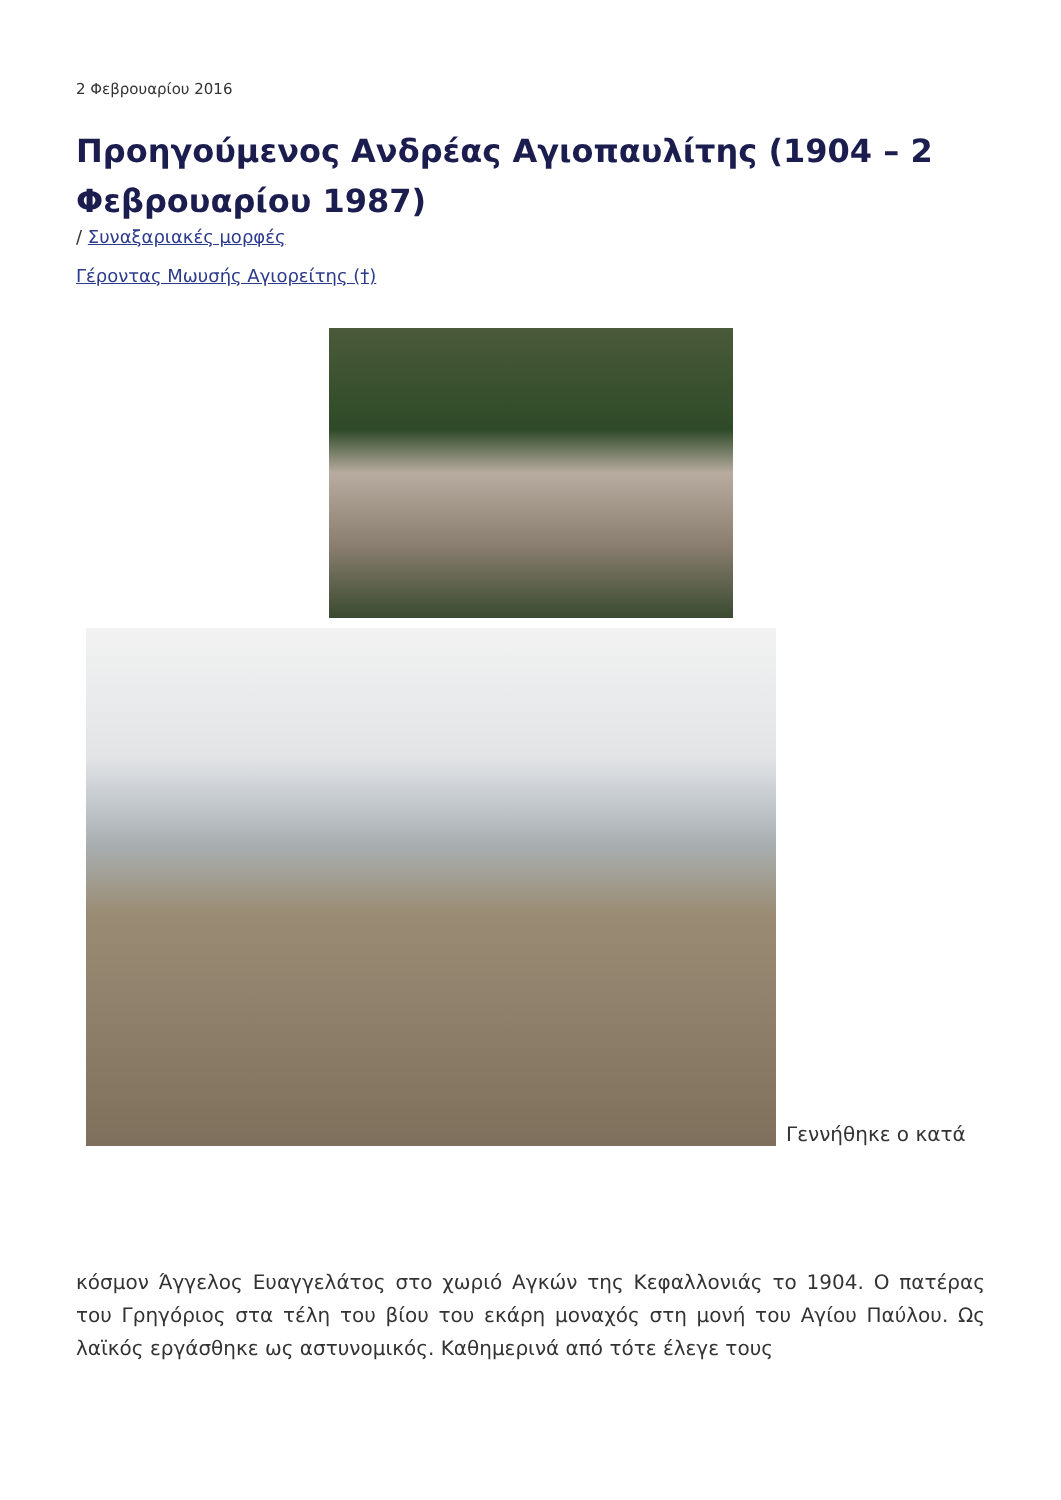2 Φεβρουαρίου 2016
Προηγούμενος Ανδρέας Αγιοπαυλίτης (1904 – 2 Φεβρουαρίου 1987)
/ Συναξαριακές μορφές
Γέροντας Μωυσής Αγιορείτης (†)
Γεννήθηκε ο κατά
κόσμον Άγγελος Ευαγγελάτος στο χωριό Αγκών της Κεφαλλονιάς το 1904. Ο πατέρας του Γρηγόριος στα τέλη του βίου του εκάρη μοναχός στη μονή του Αγίου Παύλου. Ως λαϊκός εργάσθηκε ως αστυνομικός. Καθημερινά από τότε έλεγε τους